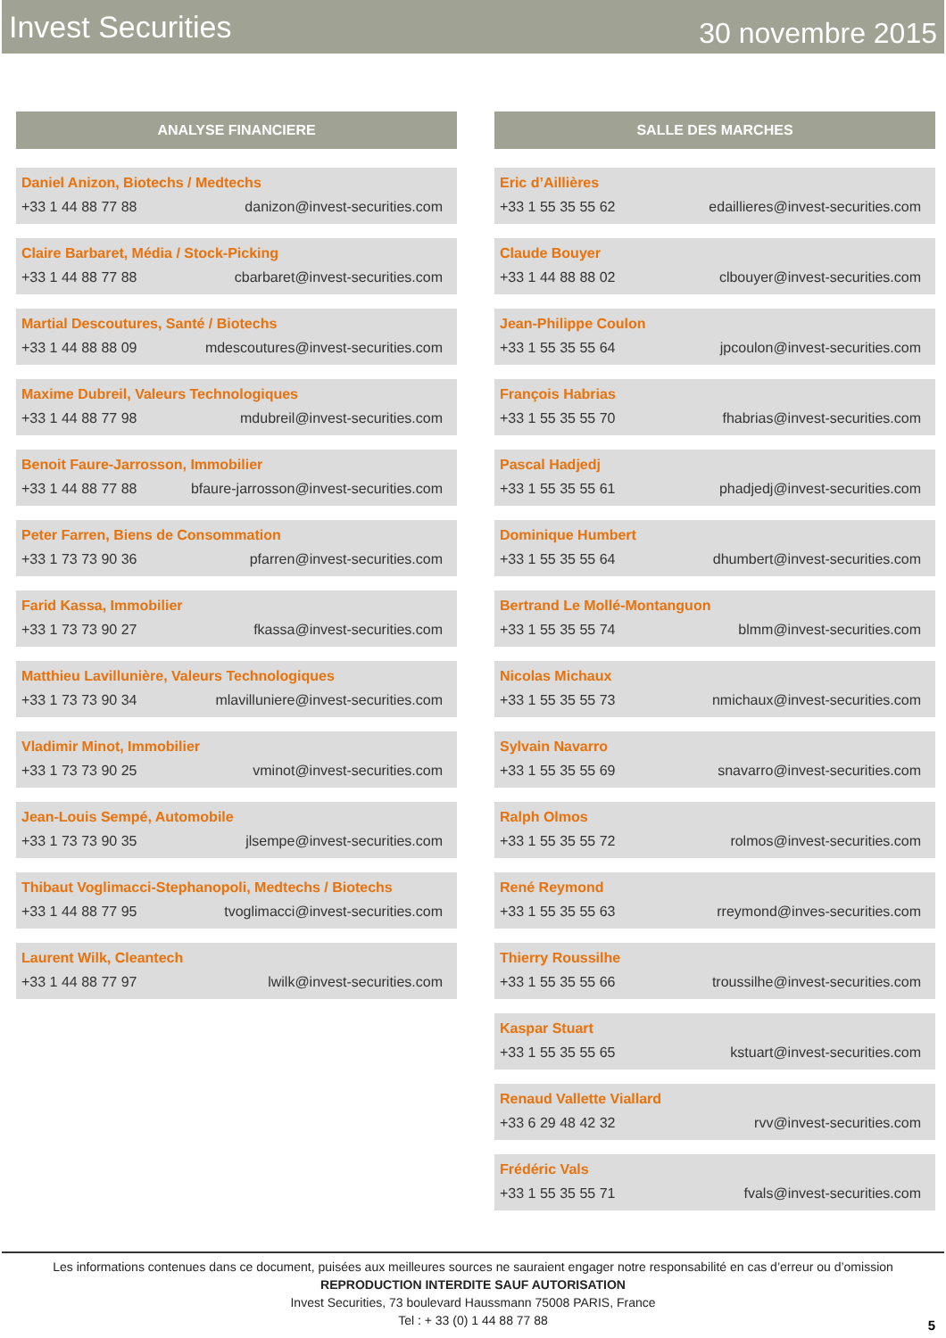Invest Securities 30 novembre 2015
ANALYSE FINANCIERE
Daniel Anizon, Biotechs / Medtechs
+33 1 44 88 77 88 danizon@invest-securities.com
Claire Barbaret, Média / Stock-Picking
+33 1 44 88 77 88 cbarbaret@invest-securities.com
Martial Descoutures, Santé / Biotechs
+33 1 44 88 88 09 mdescoutures@invest-securities.com
Maxime Dubreil, Valeurs Technologiques
+33 1 44 88 77 98 mdubreil@invest-securities.com
Benoit Faure-Jarrosson, Immobilier
+33 1 44 88 77 88 bfaure-jarrosson@invest-securities.com
Peter Farren, Biens de Consommation
+33 1 73 73 90 36 pfarren@invest-securities.com
Farid Kassa, Immobilier
+33 1 73 73 90 27 fkassa@invest-securities.com
Matthieu Lavillunière, Valeurs Technologiques
+33 1 73 73 90 34 mlavilluniere@invest-securities.com
Vladimir Minot, Immobilier
+33 1 73 73 90 25 vminot@invest-securities.com
Jean-Louis Sempé, Automobile
+33 1 73 73 90 35 jlsempe@invest-securities.com
Thibaut Voglimacci-Stephanopoli, Medtechs / Biotechs
+33 1 44 88 77 95 tvoglimacci@invest-securities.com
Laurent Wilk, Cleantech
+33 1 44 88 77 97 lwilk@invest-securities.com
SALLE DES MARCHES
Eric d’Aillières
+33 1 55 35 55 62 edaillieres@invest-securities.com
Claude Bouyer
+33 1 44 88 88 02 clbouyer@invest-securities.com
Jean-Philippe Coulon
+33 1 55 35 55 64 jpcoulon@invest-securities.com
François Habrias
+33 1 55 35 55 70 fhabrias@invest-securities.com
Pascal Hadjedj
+33 1 55 35 55 61 phadjedj@invest-securities.com
Dominique Humbert
+33 1 55 35 55 64 dhumbert@invest-securities.com
Bertrand Le Mollé-Montanguon
+33 1 55 35 55 74 blmm@invest-securities.com
Nicolas Michaux
+33 1 55 35 55 73 nmichaux@invest-securities.com
Sylvain Navarro
+33 1 55 35 55 69 snavarro@invest-securities.com
Ralph Olmos
+33 1 55 35 55 72 rolmos@invest-securities.com
René Reymond
+33 1 55 35 55 63 rreymond@inves-securities.com
Thierry Roussilhe
+33 1 55 35 55 66 troussilhe@invest-securities.com
Kaspar Stuart
+33 1 55 35 55 65 kstuart@invest-securities.com
Renaud Vallette Viallard
+33 6 29 48 42 32 rvv@invest-securities.com
Frédéric Vals
+33 1 55 35 55 71 fvals@invest-securities.com
Les informations contenues dans ce document, puisées aux meilleures sources ne sauraient engager notre responsabilité en cas d’erreur ou d’omission
REPRODUCTION INTERDITE SAUF AUTORISATION
Invest Securities, 73 boulevard Haussmann 75008 PARIS, France
Tel : + 33 (0) 1 44 88 77 88
5